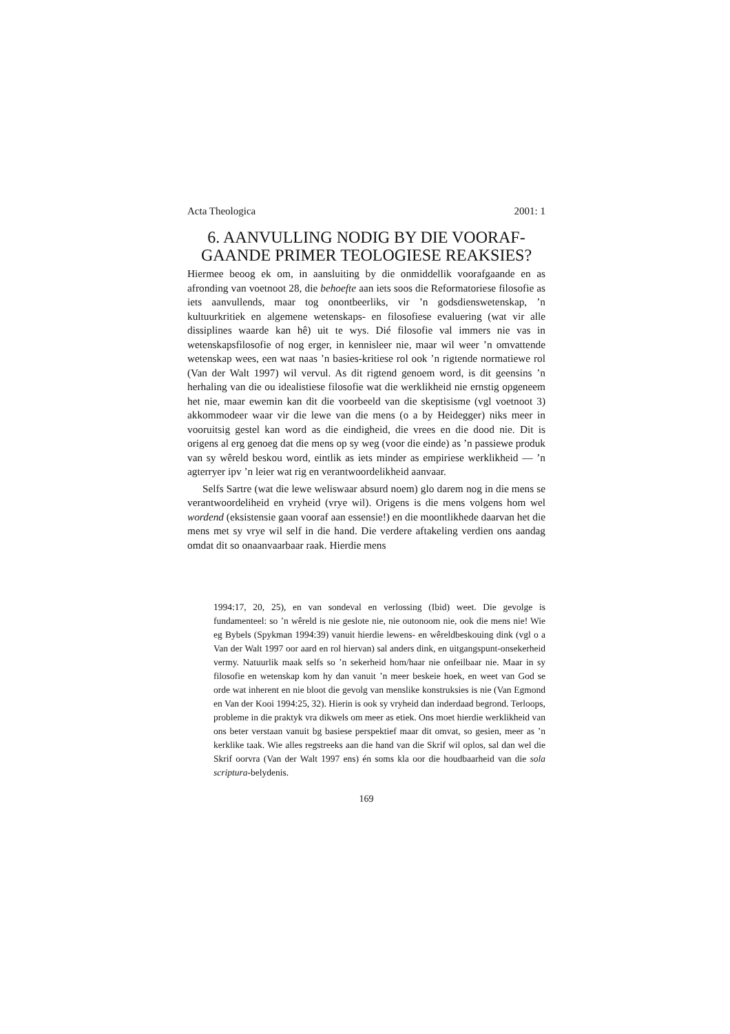Acta Theologica 2001: 1
6. AANVULLING NODIG BY DIE VOORAF-GAANDE PRIMER TEOLOGIESE REAKSIES?
Hiermee beoog ek om, in aansluiting by die onmiddellik voorafgaande en as afronding van voetnoot 28, die behoefte aan iets soos die Reformatoriese filosofie as iets aanvullends, maar tog onontbeerliks, vir ’n godsdienswetenskap, ’n kultuurkritiek en algemene wetenskaps- en filosofiese evaluering (wat vir alle dissiplines waarde kan hê) uit te wys. Dié filosofie val immers nie vas in wetenskapsfilosofie of nog erger, in kennisleer nie, maar wil weer ’n omvattende wetenskap wees, een wat naas ’n basies-kritiese rol ook ’n rigtende normatiewe rol (Van der Walt 1997) wil vervul. As dit rigtend genoem word, is dit geensins ’n herhaling van die ou idealistiese filosofie wat die werklikheid nie ernstig opgeneem het nie, maar ewemin kan dit die voorbeeld van die skeptisisme (vgl voetnoot 3) akkommodeer waar vir die lewe van die mens (o a by Heidegger) niks meer in vooruitsig gestel kan word as die eindigheid, die vrees en die dood nie. Dit is origens al erg genoeg dat die mens op sy weg (voor die einde) as ’n passiewe produk van sy wêreld beskou word, eintlik as iets minder as empiriese werklikheid — ’n agterryer ipv ’n leier wat rig en verantwoordelikheid aanvaar.
Selfs Sartre (wat die lewe weliswaar absurd noem) glo darem nog in die mens se verantwoordeliheid en vryheid (vrye wil). Origens is die mens volgens hom wel wordend (eksistensie gaan vooraf aan essensie!) en die moontlikhede daarvan het die mens met sy vrye wil self in die hand. Die verdere aftakeling verdien ons aandag omdat dit so onaanvaarbaar raak. Hierdie mens
1994:17, 20, 25), en van sondeval en verlossing (Ibid) weet. Die gevolge is fundamenteel: so ’n wêreld is nie geslote nie, nie outonoom nie, ook die mens nie! Wie eg Bybels (Spykman 1994:39) vanuit hierdie lewens- en wêreldbeskouing dink (vgl o a Van der Walt 1997 oor aard en rol hiervan) sal anders dink, en uitgangspunt-onsekerheid vermy. Natuurlik maak selfs so ’n sekerheid hom/haar nie onfeilbaar nie. Maar in sy filosofie en wetenskap kom hy dan vanuit ’n meer beskeie hoek, en weet van God se orde wat inherent en nie bloot die gevolg van menslike konstruksies is nie (Van Egmond en Van der Kooi 1994:25, 32). Hierin is ook sy vryheid dan inderdaad begrond. Terloops, probleme in die praktyk vra dikwels om meer as etiek. Ons moet hierdie werklikheid van ons beter verstaan vanuit bg basiese perspektief maar dit omvat, so gesien, meer as ’n kerklike taak. Wie alles regstreeks aan die hand van die Skrif wil oplos, sal dan wel die Skrif oorvra (Van der Walt 1997 ens) én soms kla oor die houdbaarheid van die sola scriptura-belydenis.
169